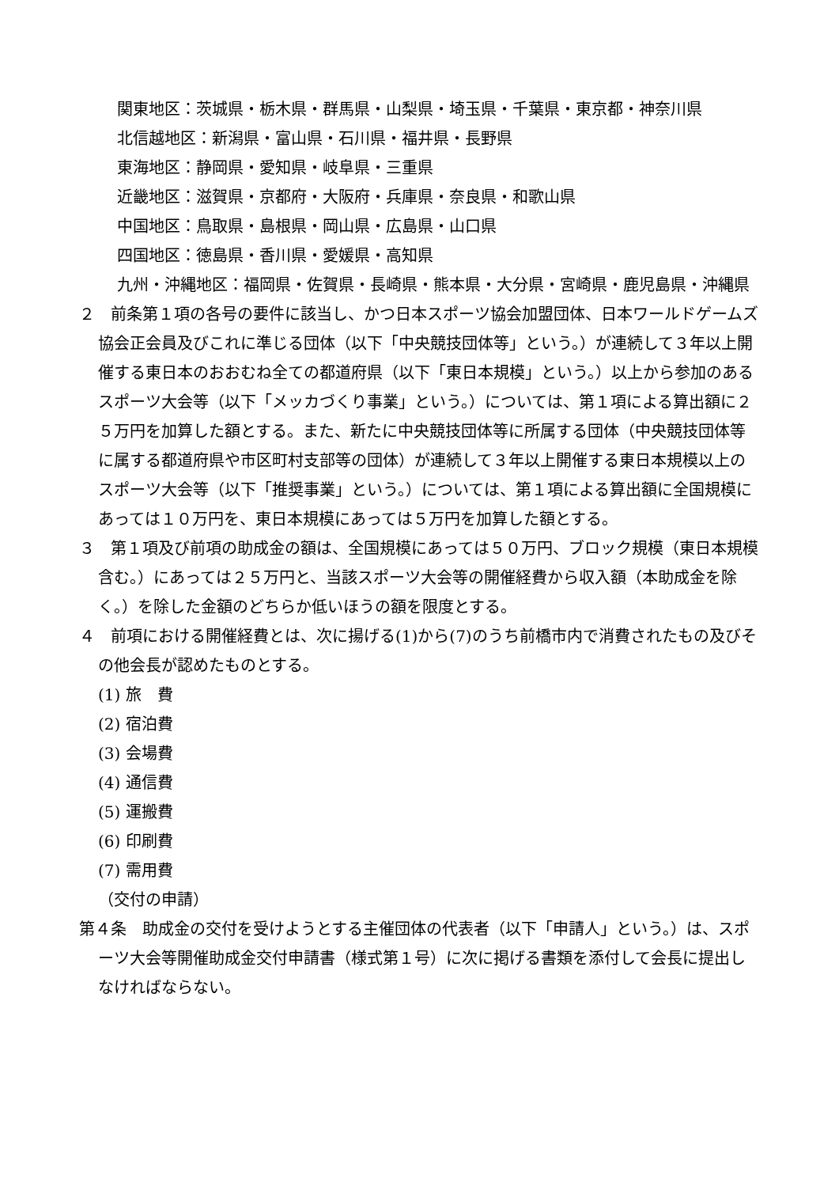関東地区：茨城県・栃木県・群馬県・山梨県・埼玉県・千葉県・東京都・神奈川県
北信越地区：新潟県・富山県・石川県・福井県・長野県
東海地区：静岡県・愛知県・岐阜県・三重県
近畿地区：滋賀県・京都府・大阪府・兵庫県・奈良県・和歌山県
中国地区：鳥取県・島根県・岡山県・広島県・山口県
四国地区：徳島県・香川県・愛媛県・高知県
九州・沖縄地区：福岡県・佐賀県・長崎県・熊本県・大分県・宮崎県・鹿児島県・沖縄県
２　前条第１項の各号の要件に該当し、かつ日本スポーツ協会加盟団体、日本ワールドゲームズ協会正会員及びこれに準じる団体（以下「中央競技団体等」という。）が連続して３年以上開催する東日本のおおむね全ての都道府県（以下「東日本規模」という。）以上から参加のあるスポーツ大会等（以下「メッカづくり事業」という。）については、第１項による算出額に２５万円を加算した額とする。また、新たに中央競技団体等に所属する団体（中央競技団体等に属する都道府県や市区町村支部等の団体）が連続して３年以上開催する東日本規模以上のスポーツ大会等（以下「推奨事業」という。）については、第１項による算出額に全国規模にあっては１０万円を、東日本規模にあっては５万円を加算した額とする。
３　第１項及び前項の助成金の額は、全国規模にあっては５０万円、ブロック規模（東日本規模含む。）にあっては２５万円と、当該スポーツ大会等の開催経費から収入額（本助成金を除く。）を除した金額のどちらか低いほうの額を限度とする。
４　前項における開催経費とは、次に揚げる(1)から(7)のうち前橋市内で消費されたもの及びその他会長が認めたものとする。
(1) 旅　費
(2) 宿泊費
(3) 会場費
(4) 通信費
(5) 運搬費
(6) 印刷費
(7) 需用費
（交付の申請）
第４条　助成金の交付を受けようとする主催団体の代表者（以下「申請人」という。）は、スポーツ大会等開催助成金交付申請書（様式第１号）に次に掲げる書類を添付して会長に提出しなければならない。